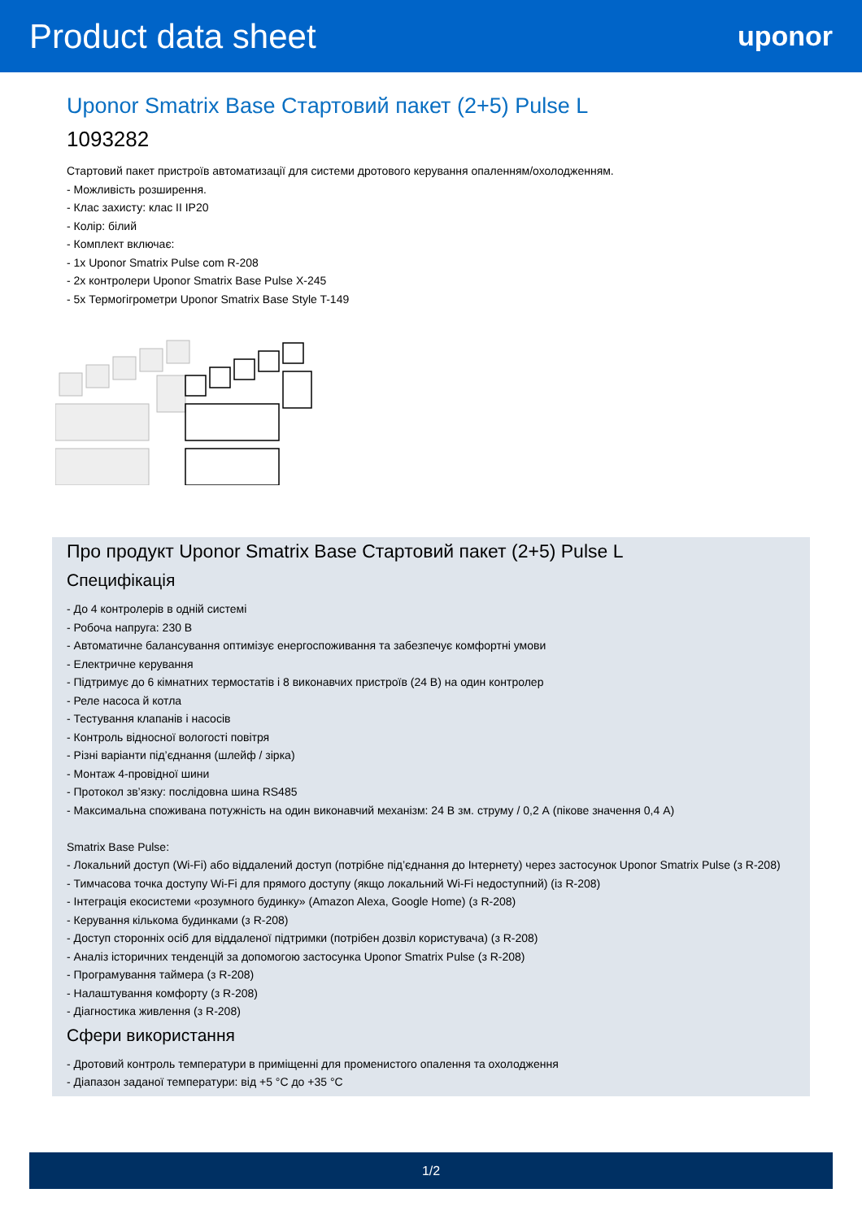Product data sheet
uponor
Uponor Smatrix Base Стартовий пакет (2+5) Pulse L
1093282
Стартовий пакет пристроїв автоматизації для системи дротового керування опаленням/охолодженням.
- Можливість розширення.
- Клас захисту: клас II IP20
- Колір: білий
- Комплект включає:
- 1x Uponor Smatrix Pulse com R-208
- 2x контролери Uponor Smatrix Base Pulse X-245
- 5x Термогігрометри Uponor Smatrix Base Style T-149
Про продукт Uponor Smatrix Base Стартовий пакет (2+5) Pulse L
Специфікація
- До 4 контролерів в одній системі
- Робоча напруга: 230 В
- Автоматичне балансування оптимізує енергоспоживання та забезпечує комфортні умови
- Електричне керування
- Підтримує до 6 кімнатних термостатів і 8 виконавчих пристроїв (24 В) на один контролер
- Реле насоса й котла
- Тестування клапанів і насосів
- Контроль відносної вологості повітря
- Різні варіанти під’єднання (шлейф / зірка)
- Монтаж 4-провідної шини
- Протокол зв’язку: послідовна шина RS485
- Максимальна споживана потужність на один виконавчий механізм: 24 В зм. струму / 0,2 А (пікове значення 0,4 А)
Smatrix Base Pulse:
- Локальний доступ (Wi-Fi) або віддалений доступ (потрібне під’єднання до Інтернету) через застосунок Uponor Smatrix Pulse (з R-208)
- Тимчасова точка доступу Wi-Fi для прямого доступу (якщо локальний Wi-Fi недоступний) (із R-208)
- Інтеграція екосистеми «розумного будинку» (Amazon Alexa, Google Home) (з R-208)
- Керування кількома будинками (з R-208)
- Доступ сторонніх осіб для віддаленої підтримки (потрібен дозвіл користувача) (з R-208)
- Аналіз історичних тенденцій за допомогою застосунка Uponor Smatrix Pulse (з R-208)
- Програмування таймера (з R-208)
- Налаштування комфорту (з R-208)
- Діагностика живлення (з R-208)
Сфери використання
- Дротовий контроль температури в приміщенні для променистого опалення та охолодження
- Діапазон заданої температури: від +5 °C до +35 °C
1/2